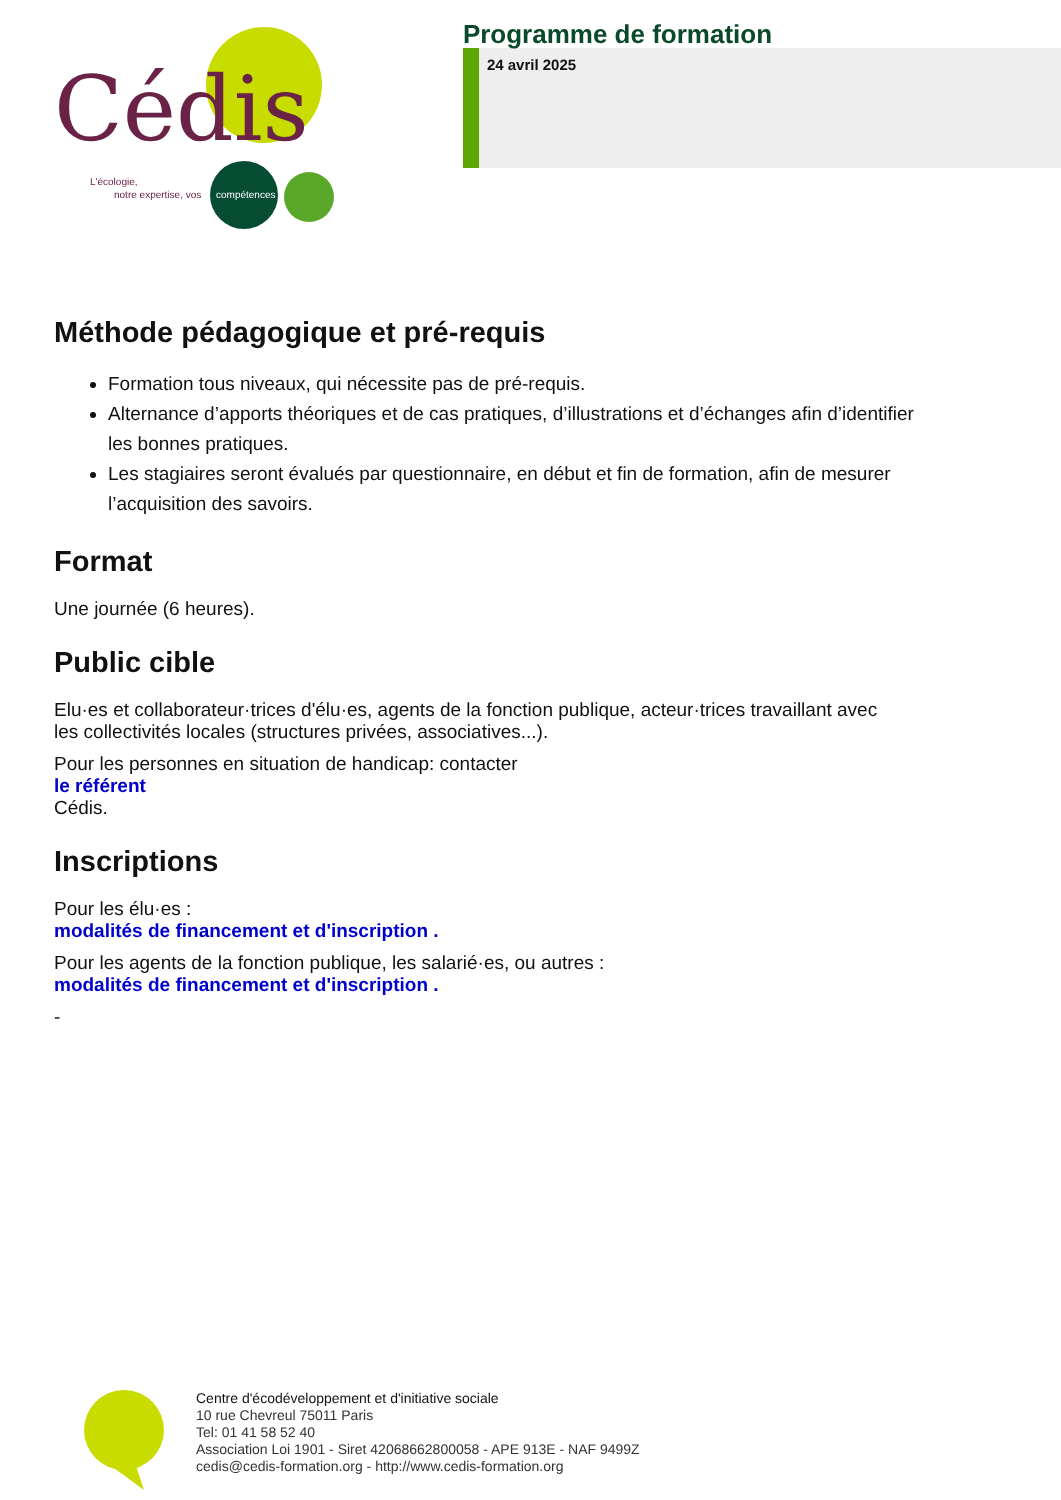Cédis
L'écologie,
notre expertise, vos
compétences
Programme de formation
24 avril 2025
Méthode pédagogique et pré-requis
Formation tous niveaux, qui nécessite pas de pré-requis.
Alternance d’apports théoriques et de cas pratiques, d’illustrations et d’échanges afin d’identifier les bonnes pratiques.
Les stagiaires seront évalués par questionnaire, en début et fin de formation, afin de mesurer l’acquisition des savoirs.
Format
Une journée (6 heures).
Public cible
Elu·es et collaborateur·trices d'élu·es, agents de la fonction publique, acteur·trices travaillant avec
les collectivités locales (structures privées, associatives...).
Pour les personnes en situation de handicap: contacter
le référent
Cédis.
Inscriptions
Pour les élu·es :
modalités de financement et d'inscription .
Pour les agents de la fonction publique, les salarié·es, ou autres :
modalités de financement et d'inscription .
-
Centre d'écodéveloppement et d'initiative sociale
10 rue Chevreul 75011 Paris
Tel: 01 41 58 52 40
Association Loi 1901 - Siret 42068662800058 - APE 913E - NAF 9499Z
cedis@cedis-formation.org - http://www.cedis-formation.org